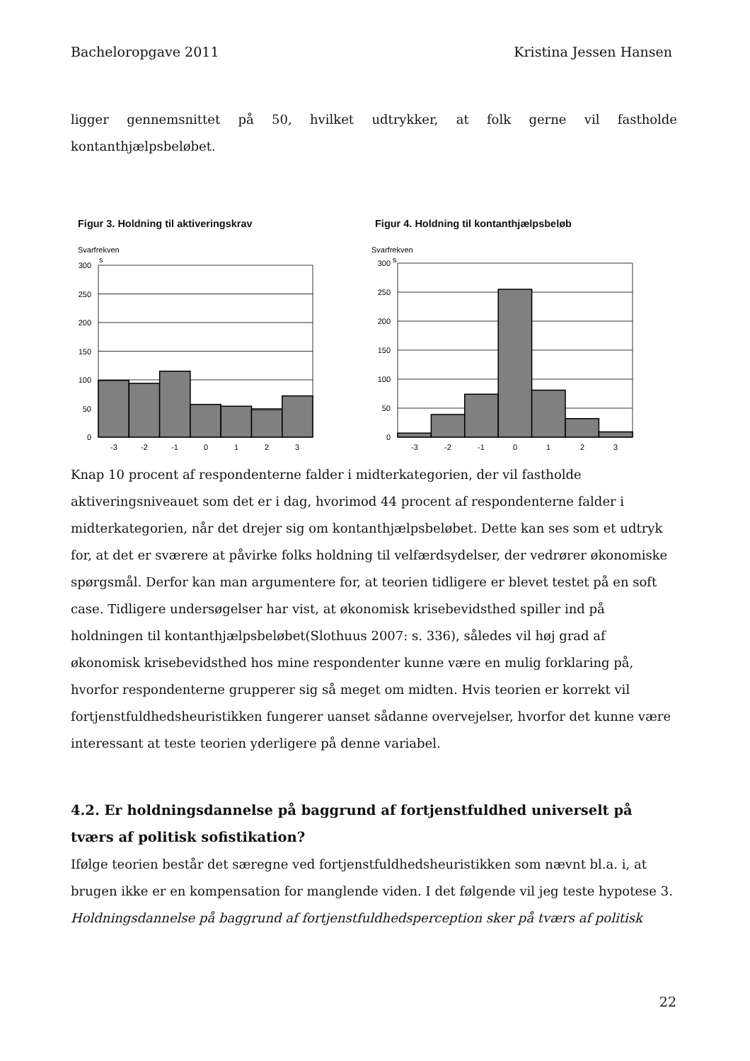Bacheloropgave 2011 Kristina Jessen Hansen
ligger gennemsnittet på 50, hvilket udtrykker, at folk gerne vil fastholde kontanthjælpsbeløbet.
Figur 3. Holdning til aktiveringskrav
Svarfrekven
s
300
250
200
150
100
50
0
-3
-2
-1
0
1
2
3
Figur 4. Holdning til kontanthjælpsbeløb
Svarfrekven
s
300
250
200
150
100
50
0
-3
-2
-1
0
1
2
3
Knap 10 procent af respondenterne falder i midterkategorien, der vil fastholde aktiveringsniveauet som det er i dag, hvorimod 44 procent af respondenterne falder i midterkategorien, når det drejer sig om kontanthjælpsbeløbet. Dette kan ses som et udtryk for, at det er sværere at påvirke folks holdning til velfærdsydelser, der vedrører økonomiske spørgsmål. Derfor kan man argumentere for, at teorien tidligere er blevet testet på en soft case. Tidligere undersøgelser har vist, at økonomisk krisebevidsthed spiller ind på holdningen til kontanthjælpsbeløbet(Slothuus 2007: s. 336), således vil høj grad af økonomisk krisebevidsthed hos mine respondenter kunne være en mulig forklaring på, hvorfor respondenterne grupperer sig så meget om midten. Hvis teorien er korrekt vil fortjenstfuldhedsheuristikken fungerer uanset sådanne overvejelser, hvorfor det kunne være interessant at teste teorien yderligere på denne variabel.
4.2. Er holdningsdannelse på baggrund af fortjenstfuldhed universelt på tværs af politisk sofistikation?
Ifølge teorien består det særegne ved fortjenstfuldhedsheuristikken som nævnt bl.a. i, at brugen ikke er en kompensation for manglende viden. I det følgende vil jeg teste hypotese 3. Holdningsdannelse på baggrund af fortjenstfuldhedsperception sker på tværs af politisk
22